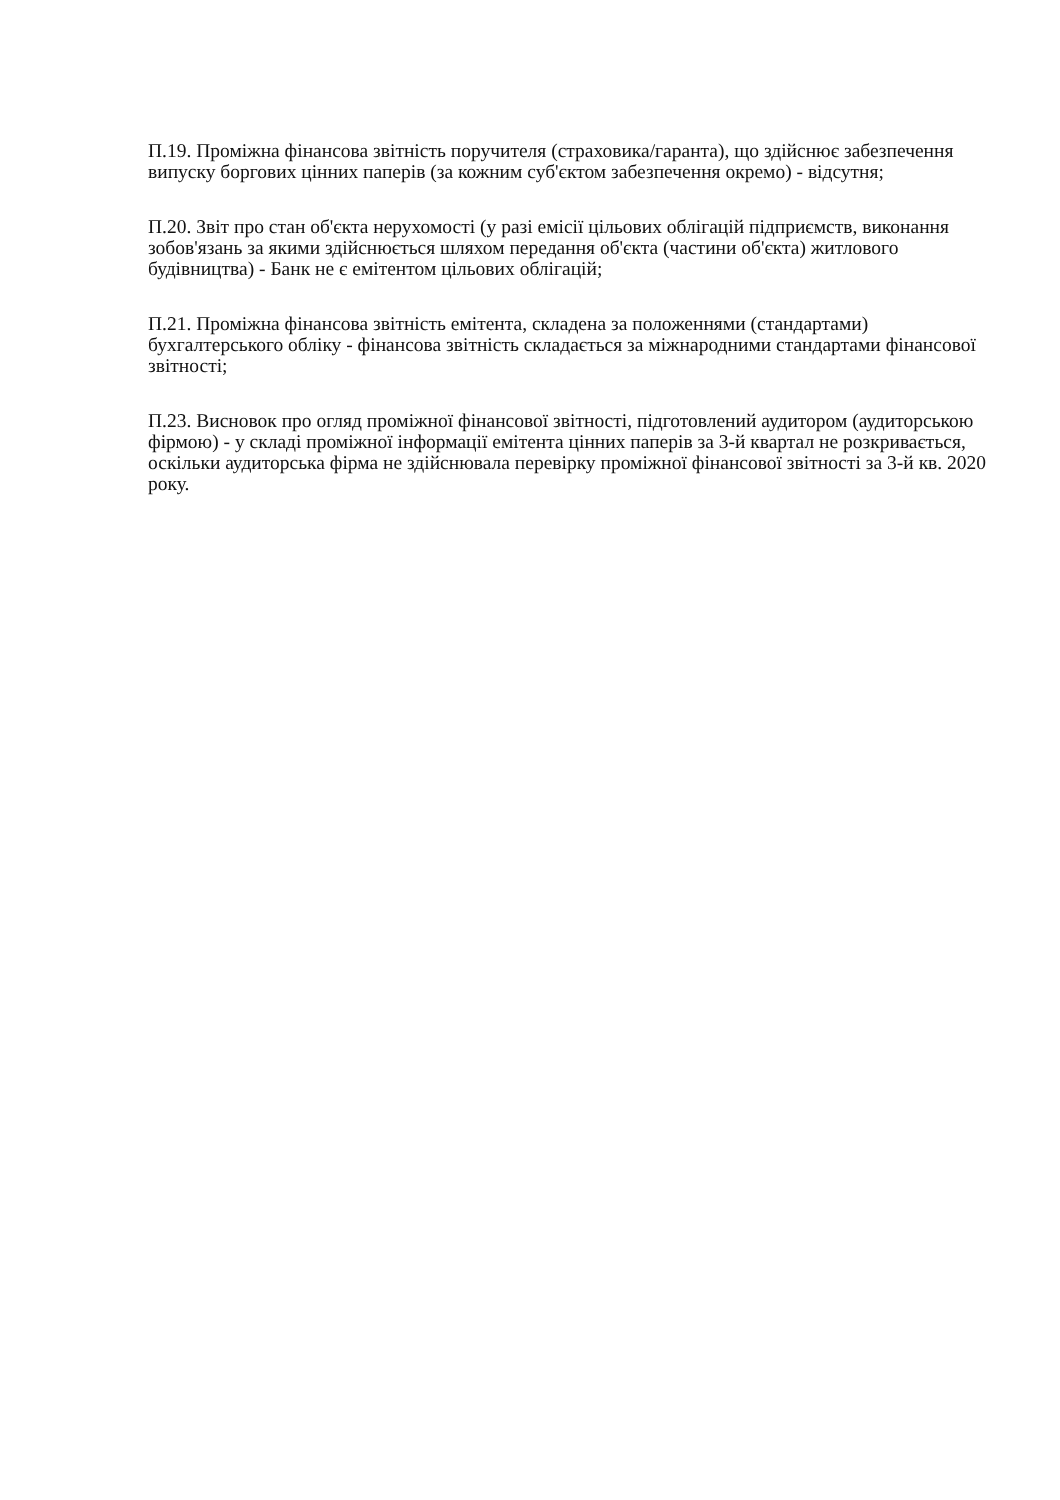П.19. Проміжна фінансова звітність поручителя (страховика/гаранта), що здійснює забезпечення випуску боргових цінних паперів (за кожним суб'єктом забезпечення окремо) - відсутня;
П.20. Звіт про стан об'єкта нерухомості (у разі емісії цільових облігацій підприємств, виконання зобов'язань за якими здійснюється шляхом передання об'єкта (частини об'єкта) житлового будівництва) - Банк не є емітентом цільових облігацій;
П.21. Проміжна фінансова звітність емітента, складена за положеннями (стандартами) бухгалтерського обліку - фінансова звітність складається за міжнародними стандартами фінансової звітності;
П.23. Висновок про огляд проміжної фінансової звітності, підготовлений аудитором (аудиторською фірмою) - у складі проміжної інформації емітента цінних паперів за 3-й квартал не розкривається, оскільки аудиторська фірма не здійснювала перевірку проміжної фінансової звітності за 3-й кв. 2020 року.